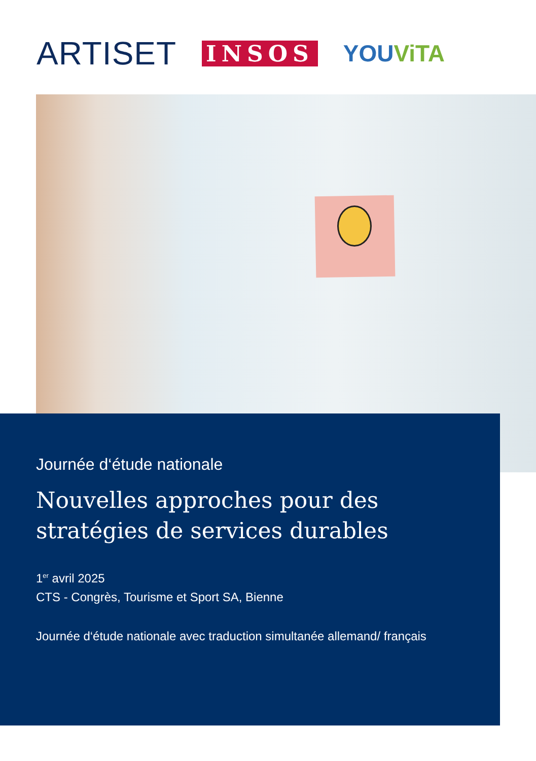ARTISET
INSOS YOUViTA
Journée d‘étude nationale
Nouvelles approches pour des
stratégies de services durables
1<sup>er</sup> avril 2025
CTS - Congrès, Tourisme et Sport SA, Bienne
Journée d‘étude nationale avec traduction simultanée allemand/ français